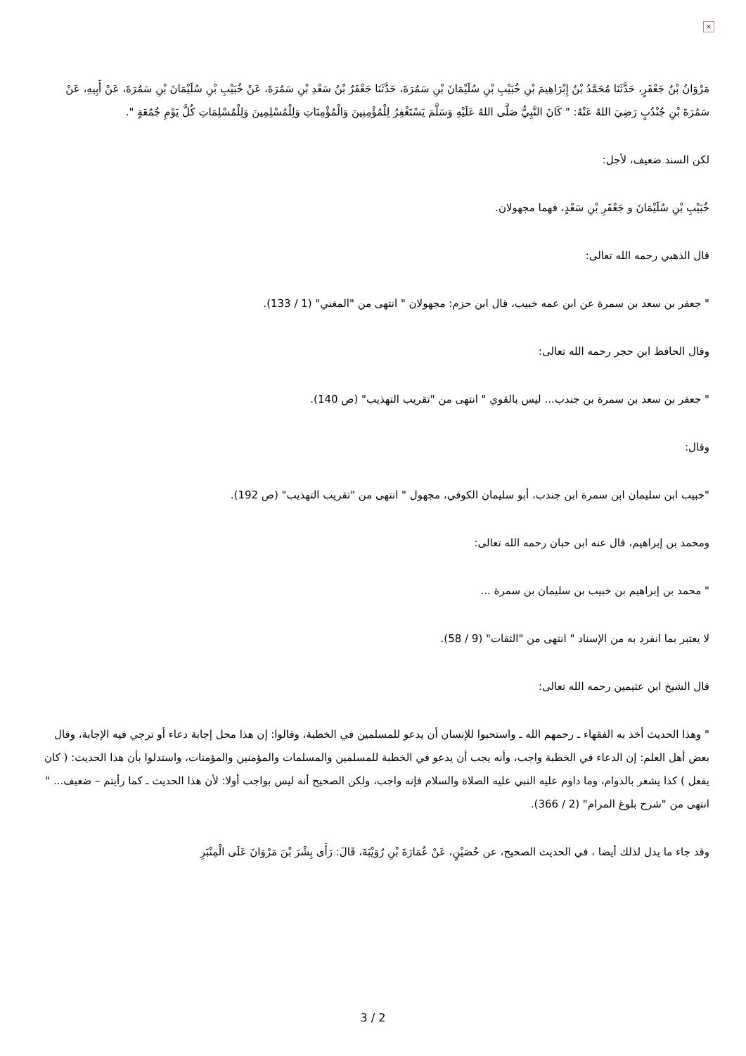×
مَرْوَانُ بْنُ جَعْفَرٍ، حَدَّثَنَا مُحَمَّدُ بْنُ إِبْرَاهِيمَ بْنِ خُبَيْبِ بْنِ سُلَيْمَانَ بْنِ سَمُرَةَ، حَدَّثَنَا جَعْفَرُ بْنُ سَعْدِ بْنِ سَمُرَةَ، عَنْ خُبَيْبِ بْنِ سُلَيْمَانَ بْنِ سَمُرَةَ، عَنْ أَبِيهِ، عَنْ سَمُرَةَ بْنِ جُنْدُبٍ رَضِيَ اللهُ عَنْهُ: " كَانَ النَّبِيُّ صَلَّى اللهُ عَلَيْهِ وَسَلَّمَ يَسْتَغْفِرُ لِلْمُؤْمِنِينَ وَالْمُؤْمِنَاتِ وَلِلْمُسْلِمِينَ وَلِلْمُسْلِمَاتِ كُلَّ يَوْمِ جُمُعَةٍ ".
لكن السند ضعيف، لأجل:
خُبَيْبِ بْنِ سُلَيْمَانَ و جَعْفَرِ بْنِ سَعْدٍ، فهما مجهولان.
قال الذهبي رحمه الله تعالى:
" جعفر بن سعد بن سمرة عن ابن عمه خبيب، قال ابن حزم: مجهولان " انتهى من "المغني" (1 / 133).
وقال الحافظ ابن حجر رحمه الله تعالى:
" جعفر بن سعد بن سمرة بن جندب... ليس بالقوي " انتهى من "تقريب التهذيب" (ص 140).
وقال:
"خبيب ابن سليمان ابن سمرة ابن جندب، أبو سليمان الكوفي، مجهول " انتهى من "تقريب التهذيب" (ص 192).
ومحمد بن إبراهيم، قال عنه ابن حبان رحمه الله تعالى:
" محمد بن إبراهيم بن خبيب بن سليمان بن سمرة ...
لا يعتبر بما انفرد به من الإسناد " انتهى من "الثقات" (9 / 58).
قال الشيخ ابن عثيمين رحمه الله تعالى:
" وهذا الحديث أخذ به الفقهاء ـ رحمهم الله ـ واستحبوا للإنسان أن يدعو للمسلمين في الخطبة، وقالوا: إن هذا محل إجابة دعاء أو ترجي فيه الإجابة، وقال بعض أهل العلم: إن الدعاء في الخطبة واجب، وأنه يجب أن يدعو في الخطبة للمسلمين والمسلمات والمؤمنين والمؤمنات، واستدلوا بأن هذا الحديث: ( كان يفعل ) كذا يشعر بالدوام، وما داوم عليه النبي عليه الصلاة والسلام فإنه واجب، ولكن الصحيح أنه ليس بواجب أولا: لأن هذا الحديث ـ كما رأيتم – ضعيف... " انتهى من "شرح بلوغ المرام" (2 / 366).
وقد جاء ما يدل لذلك أيضا ، في الحديث الصحيح، عن حُصَيْنٍ، عَنْ عُمَارَةَ بْنِ رُوَيْبَةَ، قَالَ: رَأَى بِشْرَ بْنَ مَرْوَانَ عَلَى الْمِنْبَرِ
3 / 2